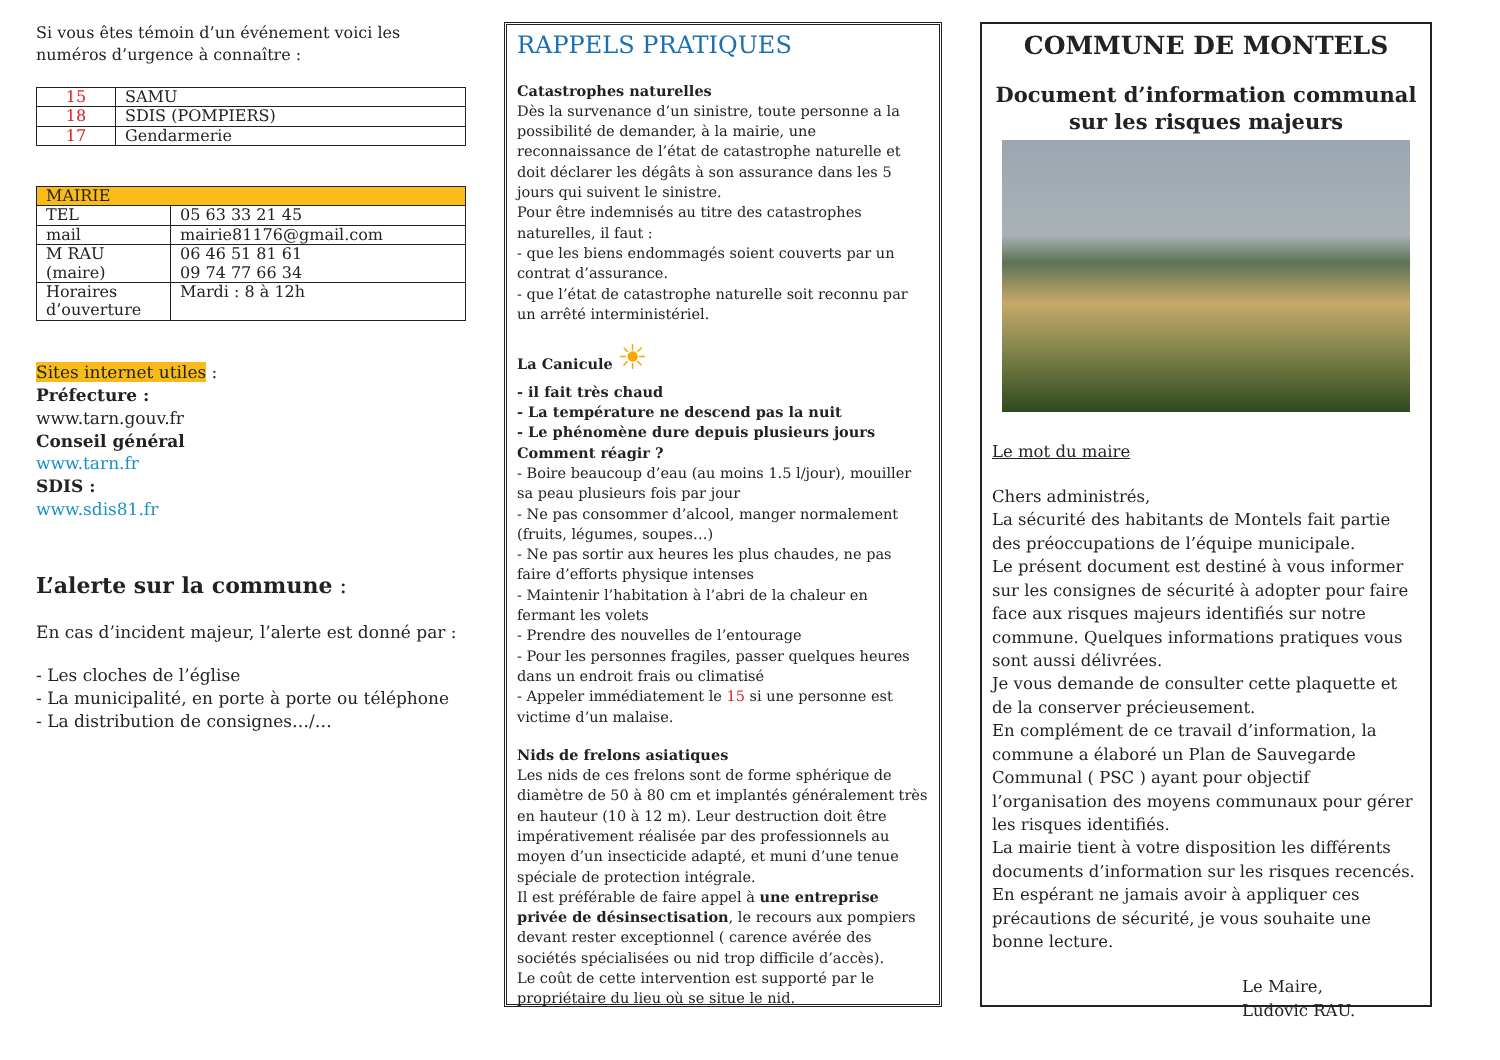Si vous êtes témoin d’un événement voici les numéros d’urgence à connaître :
| 15 | SAMU |
| 18 | SDIS (POMPIERS) |
| 17 | Gendarmerie |
| MAIRIE | |
| TEL | 05 63 33 21 45 |
| mail | mairie81176@gmail.com |
| M RAU (maire) | 06 46 51 81 61 09 74 77 66 34 |
| Horaires d’ouverture | Mardi : 8 à 12h |
Sites internet utiles :
Préfecture :
www.tarn.gouv.fr
Conseil général
www.tarn.fr
SDIS :
www.sdis81.fr
L’alerte sur la commune :
En cas d’incident majeur, l’alerte est donné par :
- Les cloches de l’église
- La municipalité, en porte à porte ou téléphone
- La distribution de consignes…/…
RAPPELS PRATIQUES
Catastrophes naturelles
Dès la survenance d’un sinistre, toute personne a la possibilité de demander, à la mairie, une reconnaissance de l’état de catastrophe naturelle et doit déclarer les dégâts à son assurance dans les 5 jours qui suivent le sinistre.
Pour être indemnisés au titre des catastrophes naturelles, il faut :
- que les biens endommagés soient couverts par un contrat d’assurance.
- que l’état de catastrophe naturelle soit reconnu par un arrêté interministériel.
La Canicule ☀
- il fait très chaud
- La température ne descend pas la nuit
- Le phénomène dure depuis plusieurs jours
Comment réagir ?
- Boire beaucoup d’eau (au moins 1.5 l/jour), mouiller sa peau plusieurs fois par jour
- Ne pas consommer d’alcool, manger normalement (fruits, légumes, soupes…)
- Ne pas sortir aux heures les plus chaudes, ne pas faire d’efforts physique intenses
- Maintenir l’habitation à l’abri de la chaleur en fermant les volets
- Prendre des nouvelles de l’entourage
- Pour les personnes fragiles, passer quelques heures dans un endroit frais ou climatisé
- Appeler immédiatement le 15 si une personne est victime d’un malaise.
Nids de frelons asiatiques
Les nids de ces frelons sont de forme sphérique de diamètre de 50 à 80 cm et implantés généralement très en hauteur (10 à 12 m). Leur destruction doit être impérativement réalisée par des professionnels au moyen d’un insecticide adapté, et muni d’une tenue spéciale de protection intégrale.
Il est préférable de faire appel à une entreprise privée de désinsectisation, le recours aux pompiers devant rester exceptionnel ( carence avérée des sociétés spécialisées ou nid trop difficile d’accès).
Le coût de cette intervention est supporté par le propriétaire du lieu où se situe le nid.
COMMUNE DE MONTELS
Document d’information communal sur les risques majeurs
Le mot du maire
Chers administrés,
La sécurité des habitants de Montels fait partie des préoccupations de l’équipe municipale.
Le présent document est destiné à vous informer sur les consignes de sécurité à adopter pour faire face aux risques majeurs identifiés sur notre commune. Quelques informations pratiques vous sont aussi délivrées.
Je vous demande de consulter cette plaquette et de la conserver précieusement.
En complément de ce travail d’information, la commune a élaboré un Plan de Sauvegarde Communal ( PSC ) ayant pour objectif l’organisation des moyens communaux pour gérer les risques identifiés.
La mairie tient à votre disposition les différents documents d’information sur les risques recencés.
En espérant ne jamais avoir à appliquer ces précautions de sécurité, je vous souhaite une bonne lecture.
Le Maire,
Ludovic RAU.